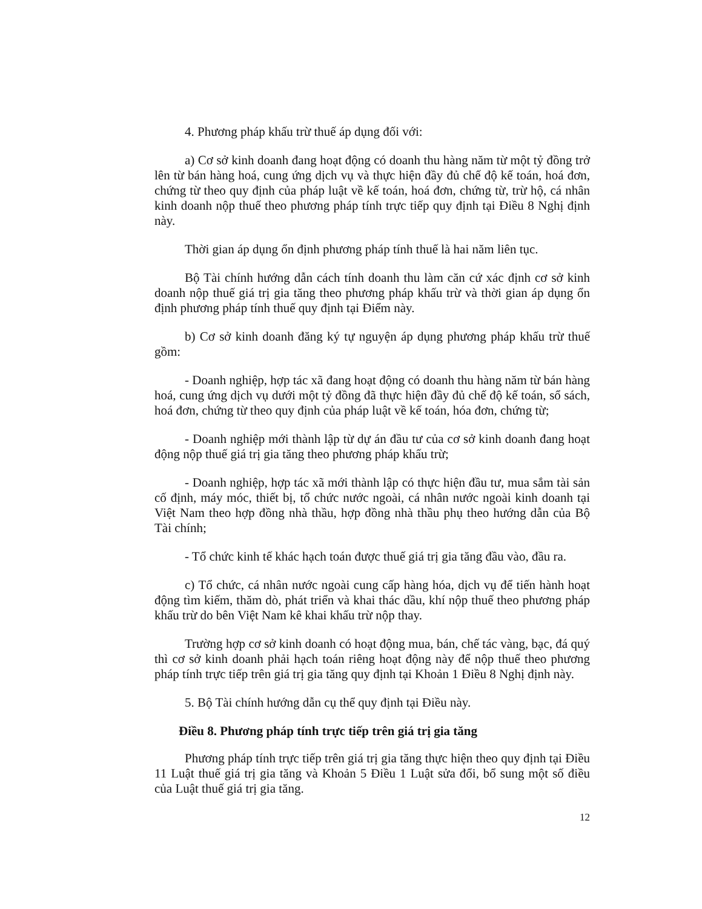4. Phương pháp khấu trừ thuế áp dụng đối với:
a) Cơ sở kinh doanh đang hoạt động có doanh thu hàng năm từ một tỷ đồng trở lên từ bán hàng hoá, cung ứng dịch vụ và thực hiện đầy đủ chế độ kế toán, hoá đơn, chứng từ theo quy định của pháp luật về kế toán, hoá đơn, chứng từ, trừ hộ, cá nhân kinh doanh nộp thuế theo phương pháp tính trực tiếp quy định tại Điều 8 Nghị định này.
Thời gian áp dụng ổn định phương pháp tính thuế là hai năm liên tục.
Bộ Tài chính hướng dẫn cách tính doanh thu làm căn cứ xác định cơ sở kinh doanh nộp thuế giá trị gia tăng theo phương pháp khấu trừ và thời gian áp dụng ổn định phương pháp tính thuế quy định tại Điểm này.
b) Cơ sở kinh doanh đăng ký tự nguyện áp dụng phương pháp khấu trừ thuế gồm:
- Doanh nghiệp, hợp tác xã đang hoạt động có doanh thu hàng năm từ bán hàng hoá, cung ứng dịch vụ dưới một tỷ đồng đã thực hiện đầy đủ chế độ kế toán, sổ sách, hoá đơn, chứng từ theo quy định của pháp luật về kế toán, hóa đơn, chứng từ;
- Doanh nghiệp mới thành lập từ dự án đầu tư của cơ sở kinh doanh đang hoạt động nộp thuế giá trị gia tăng theo phương pháp khấu trừ;
- Doanh nghiệp, hợp tác xã mới thành lập có thực hiện đầu tư, mua sắm tài sản cố định, máy móc, thiết bị, tổ chức nước ngoài, cá nhân nước ngoài kinh doanh tại Việt Nam theo hợp đồng nhà thầu, hợp đồng nhà thầu phụ theo hướng dẫn của Bộ Tài chính;
- Tổ chức kinh tế khác hạch toán được thuế giá trị gia tăng đầu vào, đầu ra.
c) Tổ chức, cá nhân nước ngoài cung cấp hàng hóa, dịch vụ để tiến hành hoạt động tìm kiếm, thăm dò, phát triển và khai thác dầu, khí nộp thuế theo phương pháp khấu trừ do bên Việt Nam kê khai khấu trừ nộp thay.
Trường hợp cơ sở kinh doanh có hoạt động mua, bán, chế tác vàng, bạc, đá quý thì cơ sở kinh doanh phải hạch toán riêng hoạt động này để nộp thuế theo phương pháp tính trực tiếp trên giá trị gia tăng quy định tại Khoản 1 Điều 8 Nghị định này.
5. Bộ Tài chính hướng dẫn cụ thể quy định tại Điều này.
Điều 8. Phương pháp tính trực tiếp trên giá trị gia tăng
Phương pháp tính trực tiếp trên giá trị gia tăng thực hiện theo quy định tại Điều 11 Luật thuế giá trị gia tăng và Khoản 5 Điều 1 Luật sửa đổi, bổ sung một số điều của Luật thuế giá trị gia tăng.
12